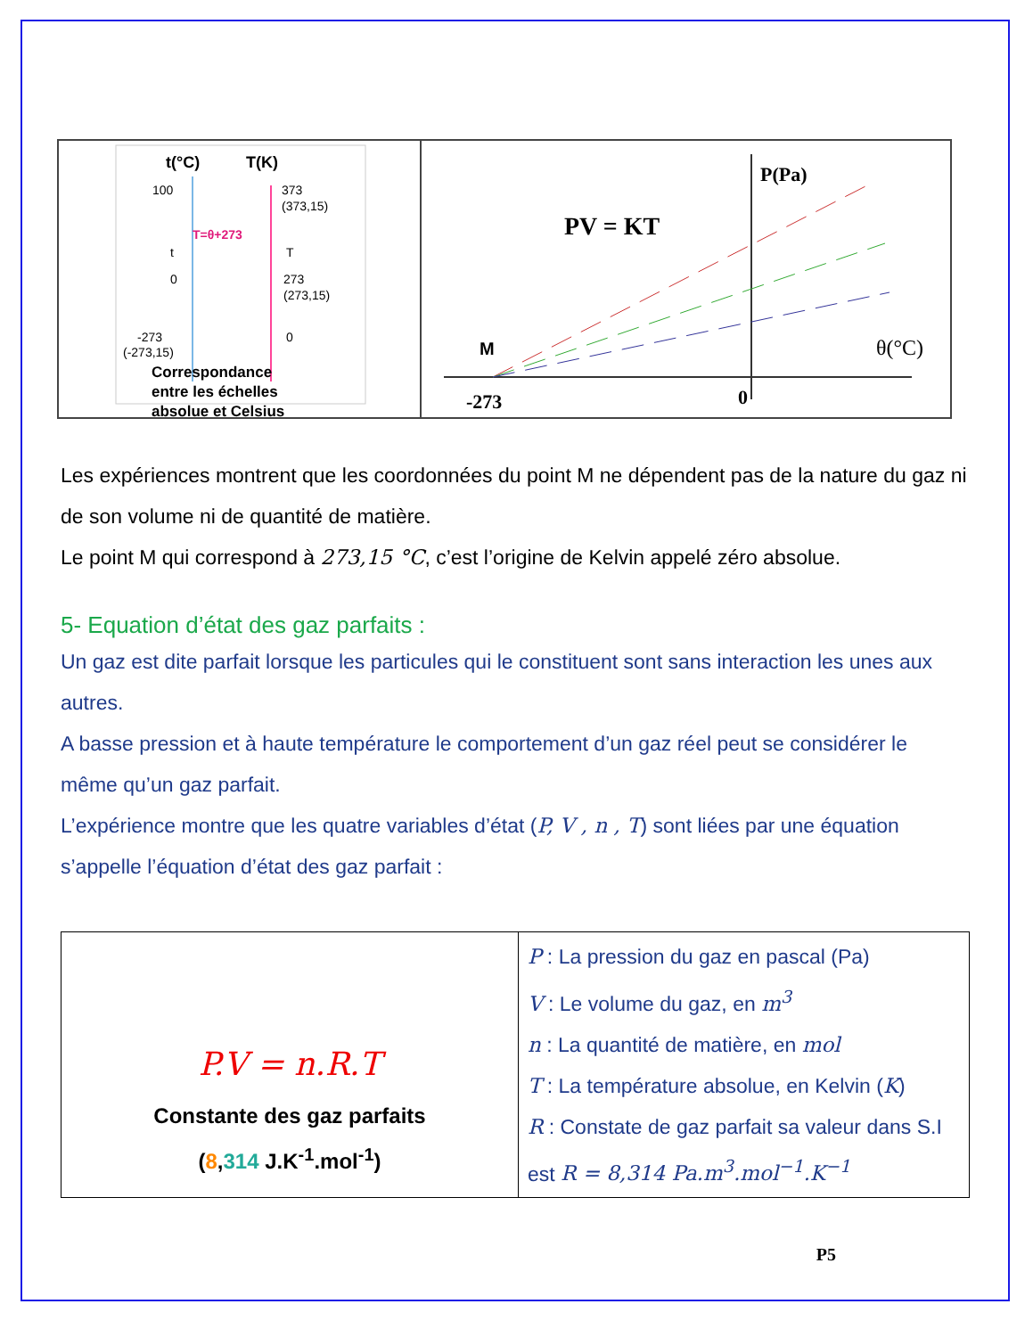t(°C)
T(K)
100
373
(373,15)
T=θ+273
t
T
0
273
(273,15)
-273
0
(-273,15)
Correspondance
entre les échelles
absolue et Celsius
P(Pa)
PV = KT
M
-273
0
θ(°C)
Les expériences montrent que les coordonnées du point M ne dépendent pas de la nature du gaz ni de son volume ni de quantité de matière.
Le point M qui correspond à 273,15 °C, c’est l’origine de Kelvin appelé zéro absolue.
5- Equation d’état des gaz parfaits :
Un gaz est dite parfait lorsque les particules qui le constituent sont sans interaction les unes aux autres.
A basse pression et à haute température le comportement d’un gaz réel peut se considérer le même qu’un gaz parfait.
L’expérience montre que les quatre variables d’état (P, V , n , T) sont liées par une équation s’appelle l’équation d’état des gaz parfait :
| P.V = n.R.T Constante des gaz parfaits ( 8 , 314 J.K<sup>-1</sup>.mol<sup>-1</sup>) | P : La pression du gaz en pascal (Pa) V : Le volume du gaz, en m<sup>3</sup> n : La quantité de matière, en mol T : La température absolue, en Kelvin ( K ) R : Constate de gaz parfait sa valeur dans S.I est R = 8,314 Pa.m<sup>3</sup>.mol<sup>−1</sup>.K<sup>−1</sup> |
P5